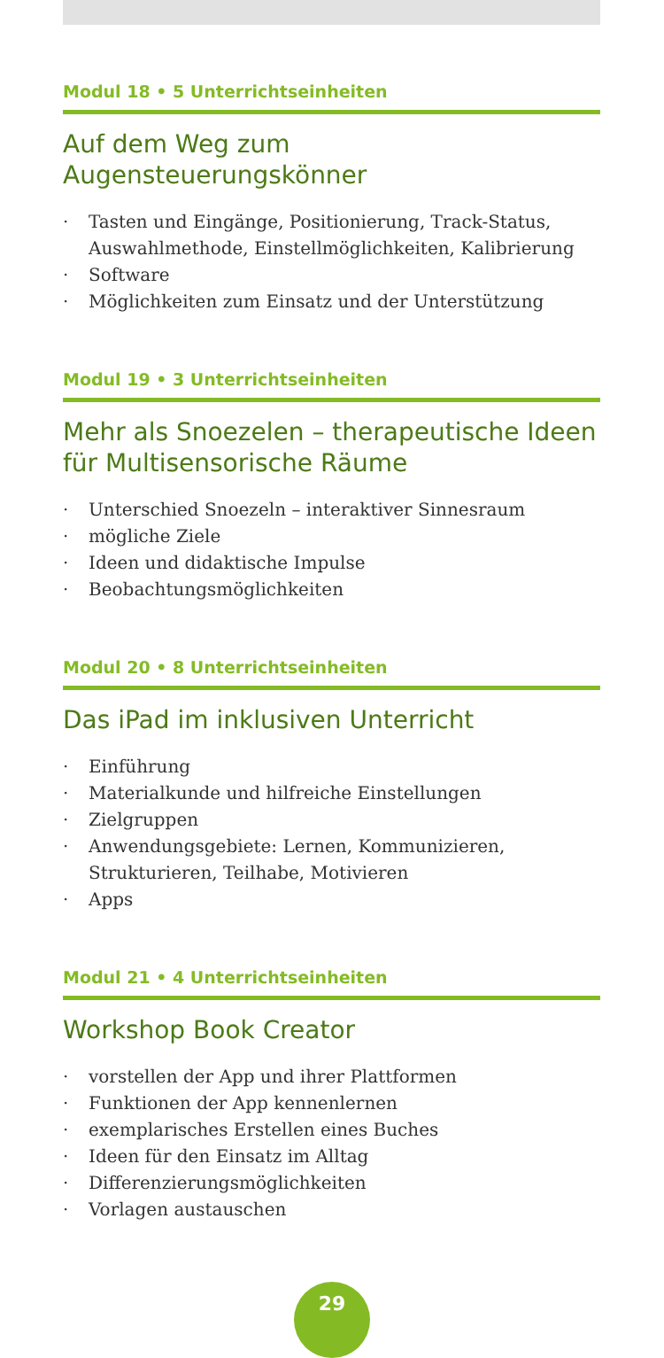Modul 18 • 5 Unterrichtseinheiten
Auf dem Weg zum
Augensteuerungskönner
· Tasten und Eingänge, Positionierung, Track-Status, Auswahlmethode, Einstellmöglichkeiten, Kalibrierung
· Software
· Möglichkeiten zum Einsatz und der Unterstützung
Modul 19 • 3 Unterrichtseinheiten
Mehr als Snoezelen – therapeutische Ideen für Multisensorische Räume
· Unterschied Snoezeln – interaktiver Sinnesraum
· mögliche Ziele
· Ideen und didaktische Impulse
· Beobachtungsmöglichkeiten
Modul 20 • 8 Unterrichtseinheiten
Das iPad im inklusiven Unterricht
· Einführung
· Materialkunde und hilfreiche Einstellungen
· Zielgruppen
· Anwendungsgebiete: Lernen, Kommunizieren, Strukturieren, Teilhabe, Motivieren
· Apps
Modul 21 • 4 Unterrichtseinheiten
Workshop Book Creator
· vorstellen der App und ihrer Plattformen
· Funktionen der App kennenlernen
· exemplarisches Erstellen eines Buches
· Ideen für den Einsatz im Alltag
· Differenzierungsmöglichkeiten
· Vorlagen austauschen
29